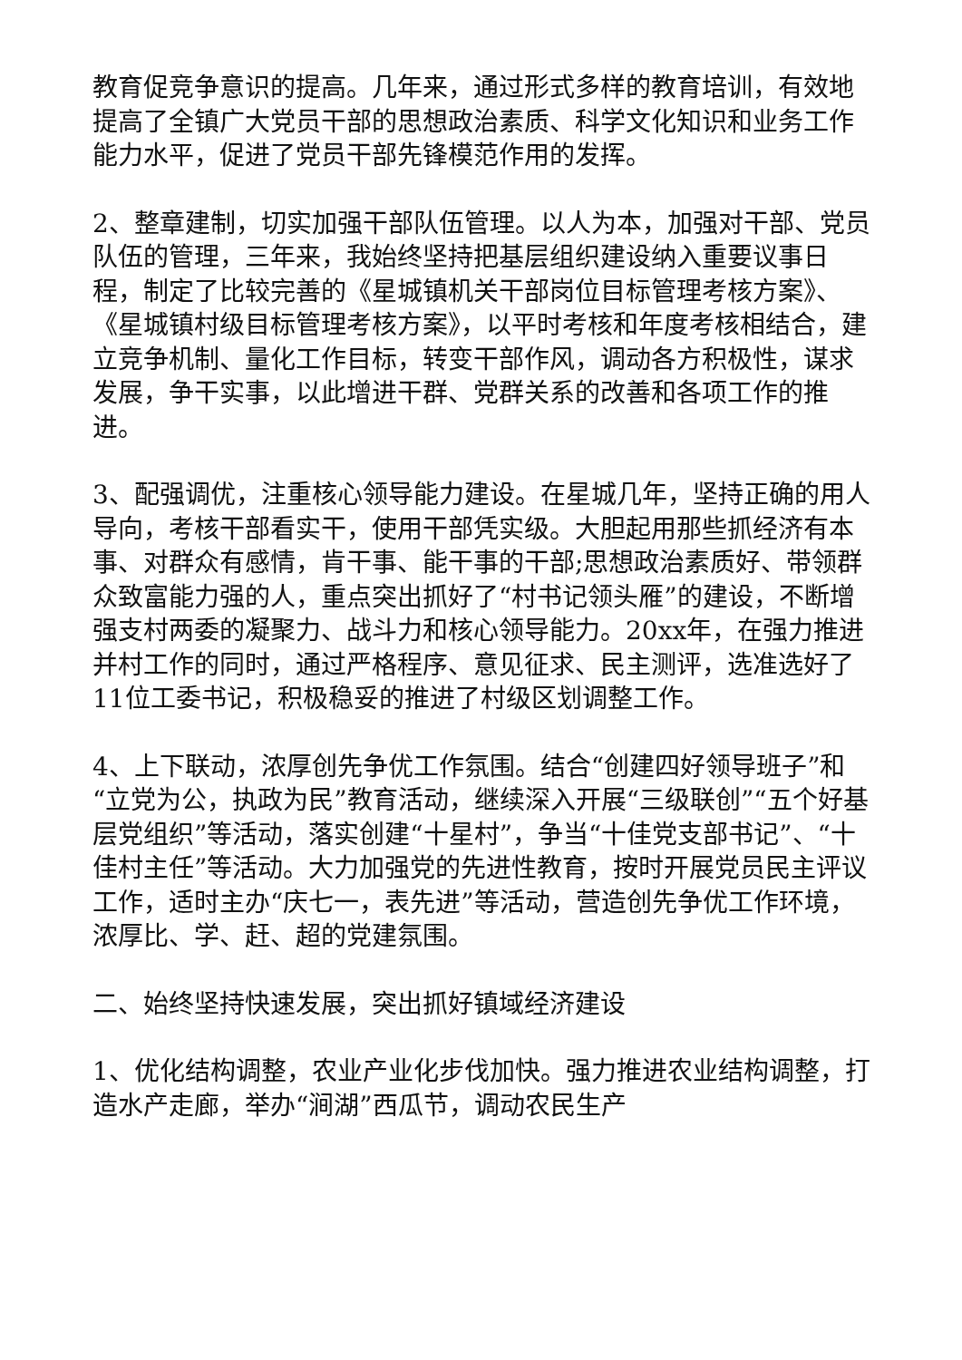教育促竞争意识的提高。几年来，通过形式多样的教育培训，有效地提高了全镇广大党员干部的思想政治素质、科学文化知识和业务工作能力水平，促进了党员干部先锋模范作用的发挥。
2、整章建制，切实加强干部队伍管理。以人为本，加强对干部、党员队伍的管理，三年来，我始终坚持把基层组织建设纳入重要议事日程，制定了比较完善的《星城镇机关干部岗位目标管理考核方案》、《星城镇村级目标管理考核方案》，以平时考核和年度考核相结合，建立竞争机制、量化工作目标，转变干部作风，调动各方积极性，谋求发展，争干实事，以此增进干群、党群关系的改善和各项工作的推进。
3、配强调优，注重核心领导能力建设。在星城几年，坚持正确的用人导向，考核干部看实干，使用干部凭实级。大胆起用那些抓经济有本事、对群众有感情，肯干事、能干事的干部;思想政治素质好、带领群众致富能力强的人，重点突出抓好了“村书记领头雁”的建设，不断增强支村两委的凝聚力、战斗力和核心领导能力。20xx年，在强力推进并村工作的同时，通过严格程序、意见征求、民主测评，选准选好了11位工委书记，积极稳妥的推进了村级区划调整工作。
4、上下联动，浓厚创先争优工作氛围。结合“创建四好领导班子”和“立党为公，执政为民”教育活动，继续深入开展“三级联创”“五个好基层党组织”等活动，落实创建“十星村”，争当“十佳党支部书记”、“十佳村主任”等活动。大力加强党的先进性教育，按时开展党员民主评议工作，适时主办“庆七一，表先进”等活动，营造创先争优工作环境，浓厚比、学、赶、超的党建氛围。
二、始终坚持快速发展，突出抓好镇域经济建设
1、优化结构调整，农业产业化步伐加快。强力推进农业结构调整，打造水产走廊，举办“涧湖”西瓜节，调动农民生产